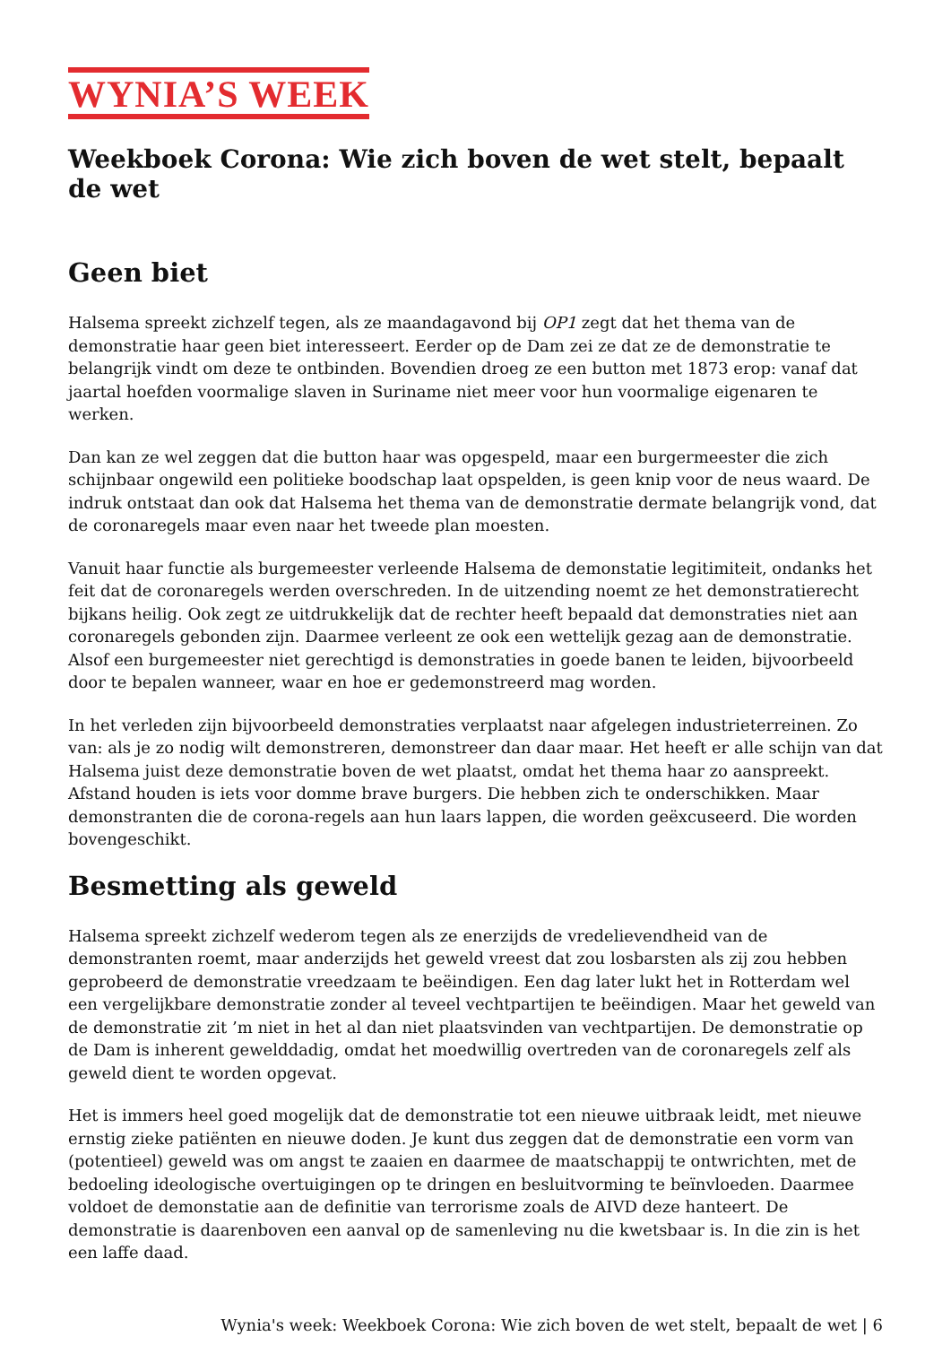WYNIA’S WEEK
Weekboek Corona: Wie zich boven de wet stelt, bepaalt de wet
Geen biet
Halsema spreekt zichzelf tegen, als ze maandagavond bij OP1 zegt dat het thema van de demonstratie haar geen biet interesseert. Eerder op de Dam zei ze dat ze de demonstratie te belangrijk vindt om deze te ontbinden. Bovendien droeg ze een button met 1873 erop: vanaf dat jaartal hoefden voormalige slaven in Suriname niet meer voor hun voormalige eigenaren te werken.
Dan kan ze wel zeggen dat die button haar was opgespeld, maar een burgermeester die zich schijnbaar ongewild een politieke boodschap laat opspelden, is geen knip voor de neus waard. De indruk ontstaat dan ook dat Halsema het thema van de demonstratie dermate belangrijk vond, dat de coronaregels maar even naar het tweede plan moesten.
Vanuit haar functie als burgemeester verleende Halsema de demonstatie legitimiteit, ondanks het feit dat de coronaregels werden overschreden. In de uitzending noemt ze het demonstratierecht bijkans heilig. Ook zegt ze uitdrukkelijk dat de rechter heeft bepaald dat demonstraties niet aan coronaregels gebonden zijn. Daarmee verleent ze ook een wettelijk gezag aan de demonstratie. Alsof een burgemeester niet gerechtigd is demonstraties in goede banen te leiden, bijvoorbeeld door te bepalen wanneer, waar en hoe er gedemonstreerd mag worden.
In het verleden zijn bijvoorbeeld demonstraties verplaatst naar afgelegen industrieterreinen. Zo van: als je zo nodig wilt demonstreren, demonstreer dan daar maar. Het heeft er alle schijn van dat Halsema juist deze demonstratie boven de wet plaatst, omdat het thema haar zo aanspreekt. Afstand houden is iets voor domme brave burgers. Die hebben zich te onderschikken. Maar demonstranten die de corona-regels aan hun laars lappen, die worden geëxcuseerd. Die worden bovengeschikt.
Besmetting als geweld
Halsema spreekt zichzelf wederom tegen als ze enerzijds de vredelievendheid van de demonstranten roemt, maar anderzijds het geweld vreest dat zou losbarsten als zij zou hebben geprobeerd de demonstratie vreedzaam te beëindigen. Een dag later lukt het in Rotterdam wel een vergelijkbare demonstratie zonder al teveel vechtpartijen te beëindigen. Maar het geweld van de demonstratie zit ’m niet in het al dan niet plaatsvinden van vechtpartijen. De demonstratie op de Dam is inherent gewelddadig, omdat het moedwillig overtreden van de coronaregels zelf als geweld dient te worden opgevat.
Het is immers heel goed mogelijk dat de demonstratie tot een nieuwe uitbraak leidt, met nieuwe ernstig zieke patiënten en nieuwe doden. Je kunt dus zeggen dat de demonstratie een vorm van (potentieel) geweld was om angst te zaaien en daarmee de maatschappij te ontwrichten, met de bedoeling ideologische overtuigingen op te dringen en besluitvorming te beïnvloeden. Daarmee voldoet de demonstatie aan de definitie van terrorisme zoals de AIVD deze hanteert. De demonstratie is daarenboven een aanval op de samenleving nu die kwetsbaar is. In die zin is het een laffe daad.
Wynia's week: Weekboek Corona: Wie zich boven de wet stelt, bepaalt de wet | 6